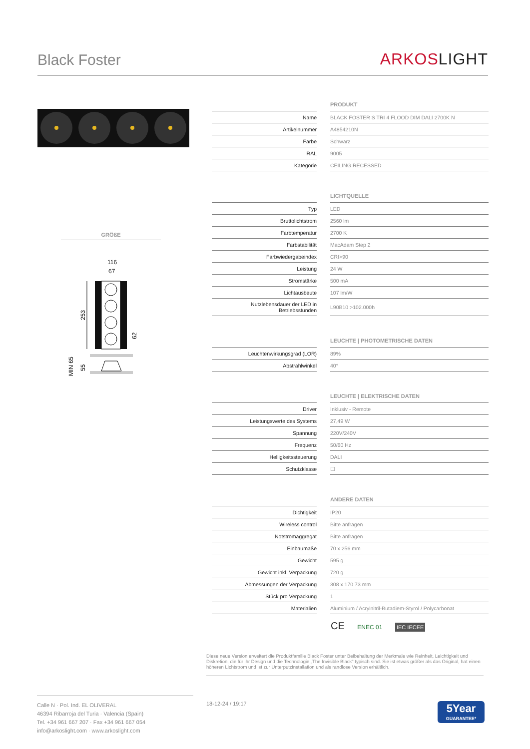Black Foster
ARKOSLIGHT
GRÖßE
116
67
253
62
MIN 65
55
| | | PRODUKT |
| Name | | BLACK FOSTER S TRI 4 FLOOD DIM DALI 2700K N |
| Artikelnummer | | A4854210N |
| Farbe | | Schwarz |
| RAL | | 9005 |
| Kategorie | | CEILING RECESSED |
| | | LICHTQUELLE |
| Typ | | LED |
| Bruttolichtstrom | | 2560 lm |
| Farbtemperatur | | 2700 K |
| Farbstabilität | | MacAdam Step 2 |
| Farbwiedergabeindex | | CRI>90 |
| Leistung | | 24 W |
| Stromstärke | | 500 mA |
| Lichtausbeute | | 107 lm/W |
| Nutzlebensdauer der LED in Betriebsstunden | | L90B10 >102.000h |
| | | LEUCHTE / PHOTOMETRISCHE DATEN |
| Leuchtenwirkungsgrad (LOR) | | 89% |
| Abstrahlwinkel | | 40° |
| | | LEUCHTE / ELEKTRISCHE DATEN |
| Driver | | Inklusiv - Remote |
| Leistungswerte des Systems | | 27,49 W |
| Spannung | | 220V/240V |
| Frequenz | | 50/60 Hz |
| Helligkeitssteuerung | | DALI |
| Schutzklasse | | ☐ |
| | | ANDERE DATEN |
| Dichtigkeit | | IP20 |
| Wireless control | | Bitte anfragen |
| Notstromaggregat | | Bitte anfragen |
| Einbaumaße | | 70 x 256 mm |
| Gewicht | | 595 g |
| Gewicht inkl. Verpackung | | 720 g |
| Abmessungen der Verpackung | | 308 x 170 73 mm |
| Stück pro Verpackung | | 1 |
| Materialien | | Aluminium / Acrylnitril-Butadiem-Styrol / Polycarbonat |
CE ENEC 01 IEC IECEE
Diese neue Version erweitert die Produktfamilie Black Foster unter Beibehaltung der Merkmale wie Reinheit, Leichtigkeit und Diskretion, die für ihr Design und die Technologie „The Invisible Black" typisch sind. Sie ist etwas größer als das Original, hat einen höheren Lichtstrom und ist zur Unterputzinstallation und als randlose Version erhältlich.
Calle N · Pol. Ind. EL OLIVERAL
46394 Ribarroja del Turia · Valencia (Spain)
Tel. +34 961 667 207 · Fax +34 961 667 054
info@arkoslight.com · www.arkoslight.com
18-12-24 / 19:17
5Year
GUARANTEE*